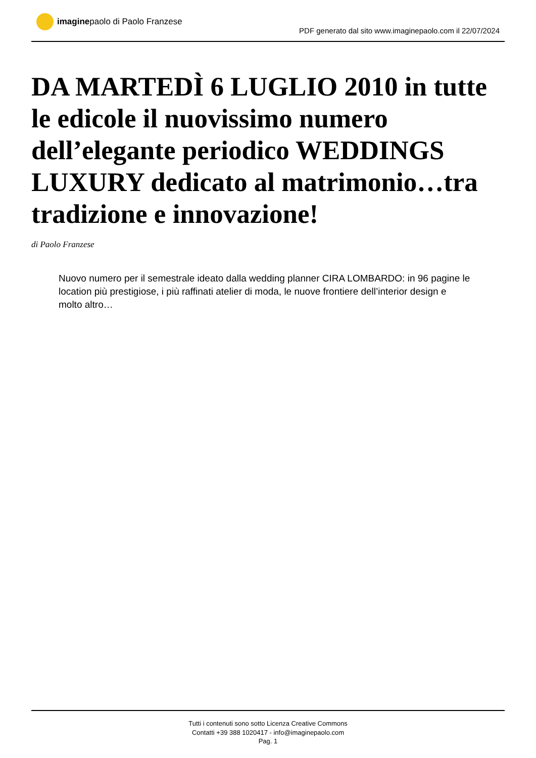imagine paolo di Paolo Franzese
PDF generato dal sito www.imaginepaolo.com il 22/07/2024
DA MARTEDÌ 6 LUGLIO 2010 in tutte le edicole il nuovissimo numero dell’elegante periodico WEDDINGS LUXURY dedicato al matrimonio…tra tradizione e innovazione!
di Paolo Franzese
Nuovo numero per il semestrale ideato dalla wedding planner CIRA LOMBARDO: in 96 pagine le location più prestigiose, i più raffinati atelier di moda, le nuove frontiere dell’interior design e molto altro…
Tutti i contenuti sono sotto Licenza Creative Commons
Contatti +39 388 1020417 - info@imaginepaolo.com
Pag. 1